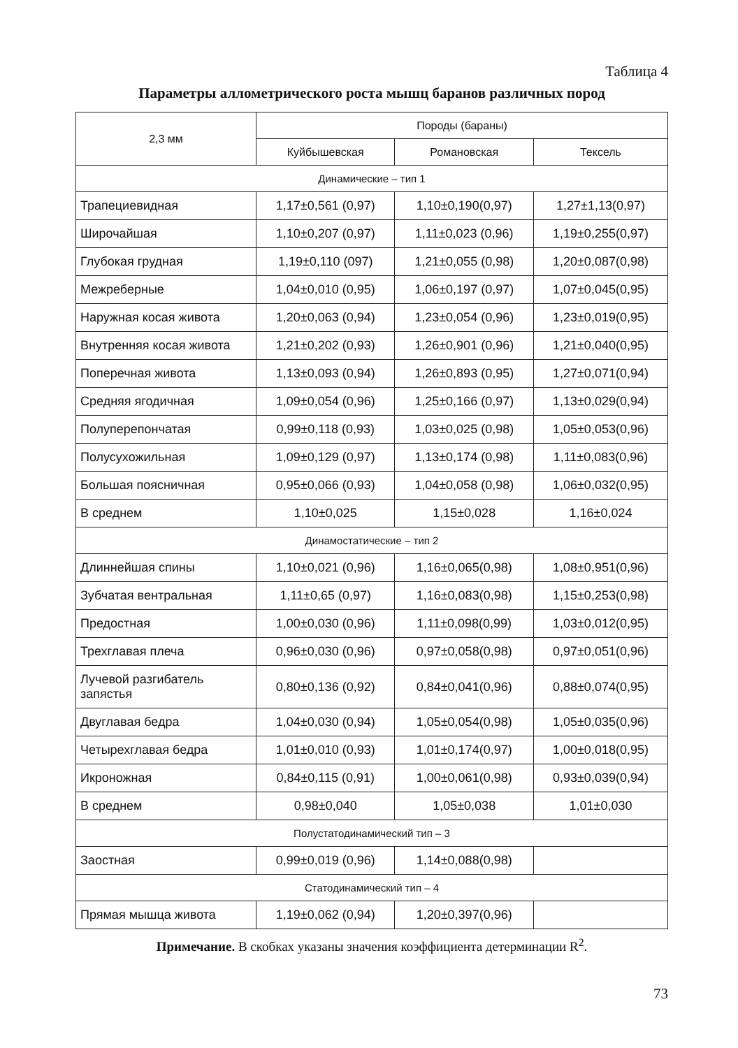Таблица 4
Параметры аллометрического роста мышц баранов различных пород
| 2,3 мм | Породы (бараны) | | |
| --- | --- | --- | --- |
| | Куйбышевская | Романовская | Тексель |
| Динамические – тип 1 | | | |
| Трапециевидная | 1,17±0,561 (0,97) | 1,10±0,190(0,97) | 1,27±1,13(0,97) |
| Широчайшая | 1,10±0,207 (0,97) | 1,11±0,023 (0,96) | 1,19±0,255(0,97) |
| Глубокая грудная | 1,19±0,110 (097) | 1,21±0,055 (0,98) | 1,20±0,087(0,98) |
| Межреберные | 1,04±0,010 (0,95) | 1,06±0,197 (0,97) | 1,07±0,045(0,95) |
| Наружная косая живота | 1,20±0,063 (0,94) | 1,23±0,054 (0,96) | 1,23±0,019(0,95) |
| Внутренняя косая живота | 1,21±0,202 (0,93) | 1,26±0,901 (0,96) | 1,21±0,040(0,95) |
| Поперечная живота | 1,13±0,093 (0,94) | 1,26±0,893 (0,95) | 1,27±0,071(0,94) |
| Средняя ягодичная | 1,09±0,054 (0,96) | 1,25±0,166 (0,97) | 1,13±0,029(0,94) |
| Полуперепончатая | 0,99±0,118 (0,93) | 1,03±0,025 (0,98) | 1,05±0,053(0,96) |
| Полусухожильная | 1,09±0,129 (0,97) | 1,13±0,174 (0,98) | 1,11±0,083(0,96) |
| Большая поясничная | 0,95±0,066 (0,93) | 1,04±0,058 (0,98) | 1,06±0,032(0,95) |
| В среднем | 1,10±0,025 | 1,15±0,028 | 1,16±0,024 |
| Динамостатические – тип 2 | | | |
| Длиннейшая спины | 1,10±0,021 (0,96) | 1,16±0,065(0,98) | 1,08±0,951(0,96) |
| Зубчатая вентральная | 1,11±0,65 (0,97) | 1,16±0,083(0,98) | 1,15±0,253(0,98) |
| Предостная | 1,00±0,030 (0,96) | 1,11±0,098(0,99) | 1,03±0,012(0,95) |
| Трехглавая плеча | 0,96±0,030 (0,96) | 0,97±0,058(0,98) | 0,97±0,051(0,96) |
| Лучевой разгибатель запястья | 0,80±0,136 (0,92) | 0,84±0,041(0,96) | 0,88±0,074(0,95) |
| Двуглавая бедра | 1,04±0,030 (0,94) | 1,05±0,054(0,98) | 1,05±0,035(0,96) |
| Четырехглавая бедра | 1,01±0,010 (0,93) | 1,01±0,174(0,97) | 1,00±0,018(0,95) |
| Икроножная | 0,84±0,115 (0,91) | 1,00±0,061(0,98) | 0,93±0,039(0,94) |
| В среднем | 0,98±0,040 | 1,05±0,038 | 1,01±0,030 |
| Полустатодинамический тип – 3 | | | |
| Заостная | 0,99±0,019 (0,96) | 1,14±0,088(0,98) | |
| Статодинамический тип – 4 | | | |
| Прямая мышца живота | 1,19±0,062 (0,94) | 1,20±0,397(0,96) | |
Примечание. В скобках указаны значения коэффициента детерминации R<sup>2</sup>.
73